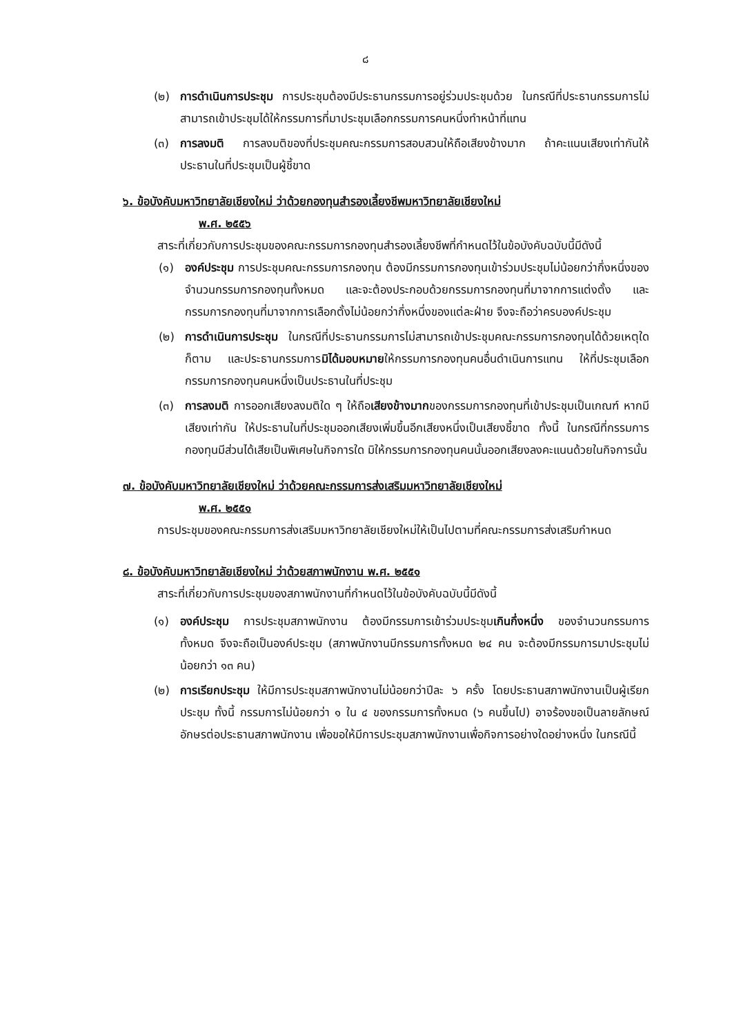๘
(๒) การดำเนินการประชุม การประชุมต้องมีประธานกรรมการอยู่ร่วมประชุมด้วย ในกรณีที่ประธานกรรมการไม่สามารถเข้าประชุมได้ให้กรรมการที่มาประชุมเลือกกรรมการคนหนึ่งทำหน้าที่แทน
(๓) การลงมติ การลงมติของที่ประชุมคณะกรรมการสอบสวนให้ถือเสียงข้างมาก ถ้าคะแนนเสียงเท่ากันให้ประธานในที่ประชุมเป็นผู้ชี้ขาด
๖. ข้อบังคับมหาวิทยาลัยเชียงใหม่ ว่าด้วยกองทุนสำรองเลี้ยงชีพมหาวิทยาลัยเชียงใหม่
พ.ศ. ๒๕๕๖
สาระที่เกี่ยวกับการประชุมของคณะกรรมการกองทุนสำรองเลี้ยงชีพที่กำหนดไว้ในข้อบังคับฉบับนี้มีดังนี้
(๑) องค์ประชุม การประชุมคณะกรรมการกองทุน ต้องมีกรรมการกองทุนเข้าร่วมประชุมไม่น้อยกว่ากึ่งหนึ่งของจำนวนกรรมการกองทุนทั้งหมด และจะต้องประกอบด้วยกรรมการกองทุนที่มาจากการแต่งตั้ง และกรรมการกองทุนที่มาจากการเลือกตั้งไม่น้อยกว่ากึ่งหนึ่งของแต่ละฝ่าย จึงจะถือว่าครบองค์ประชุม
(๒) การดำเนินการประชุม ในกรณีที่ประธานกรรมการไม่สามารถเข้าประชุมคณะกรรมการกองทุนได้ด้วยเหตุใดก็ตาม และประธานกรรมการมิได้มอบหมายให้กรรมการกองทุนคนอื่นดำเนินการแทน ให้ที่ประชุมเลือกกรรมการกองทุนคนหนึ่งเป็นประธานในที่ประชุม
(๓) การลงมติ การออกเสียงลงมติใด ๆ ให้ถือเสียงข้างมากของกรรมการกองทุนที่เข้าประชุมเป็นเกณฑ์ หากมีเสียงเท่ากัน ให้ประธานในที่ประชุมออกเสียงเพิ่มขึ้นอีกเสียงหนึ่งเป็นเสียงชี้ขาด ทั้งนี้ ในกรณีที่กรรมการกองทุนมีส่วนได้เสียเป็นพิเศษในกิจการใด มิให้กรรมการกองทุนคนนั้นออกเสียงลงคะแนนด้วยในกิจการนั้น
๗. ข้อบังคับมหาวิทยาลัยเชียงใหม่ ว่าด้วยคณะกรรมการส่งเสริมมหาวิทยาลัยเชียงใหม่
พ.ศ. ๒๕๕๑
การประชุมของคณะกรรมการส่งเสริมมหาวิทยาลัยเชียงใหม่ให้เป็นไปตามที่คณะกรรมการส่งเสริมกำหนด
๘. ข้อบังคับมหาวิทยาลัยเชียงใหม่ ว่าด้วยสภาพนักงาน พ.ศ. ๒๕๕๑
สาระที่เกี่ยวกับการประชุมของสภาพนักงานที่กำหนดไว้ในข้อบังคับฉบับนี้มีดังนี้
(๑) องค์ประชุม การประชุมสภาพนักงาน ต้องมีกรรมการเข้าร่วมประชุมเกินกึ่งหนึ่ง ของจำนวนกรรมการทั้งหมด จึงจะถือเป็นองค์ประชุม (สภาพนักงานมีกรรมการทั้งหมด ๒๔ คน จะต้องมีกรรมการมาประชุมไม่น้อยกว่า ๑๓ คน)
(๒) การเรียกประชุม ให้มีการประชุมสภาพนักงานไม่น้อยกว่าปีละ ๖ ครั้ง โดยประธานสภาพนักงานเป็นผู้เรียกประชุม ทั้งนี้ กรรมการไม่น้อยกว่า ๑ ใน ๔ ของกรรมการทั้งหมด (๖ คนขึ้นไป) อาจร้องขอเป็นลายลักษณ์อักษรต่อประธานสภาพนักงาน เพื่อขอให้มีการประชุมสภาพนักงานเพื่อกิจการอย่างใดอย่างหนึ่ง ในกรณีนี้